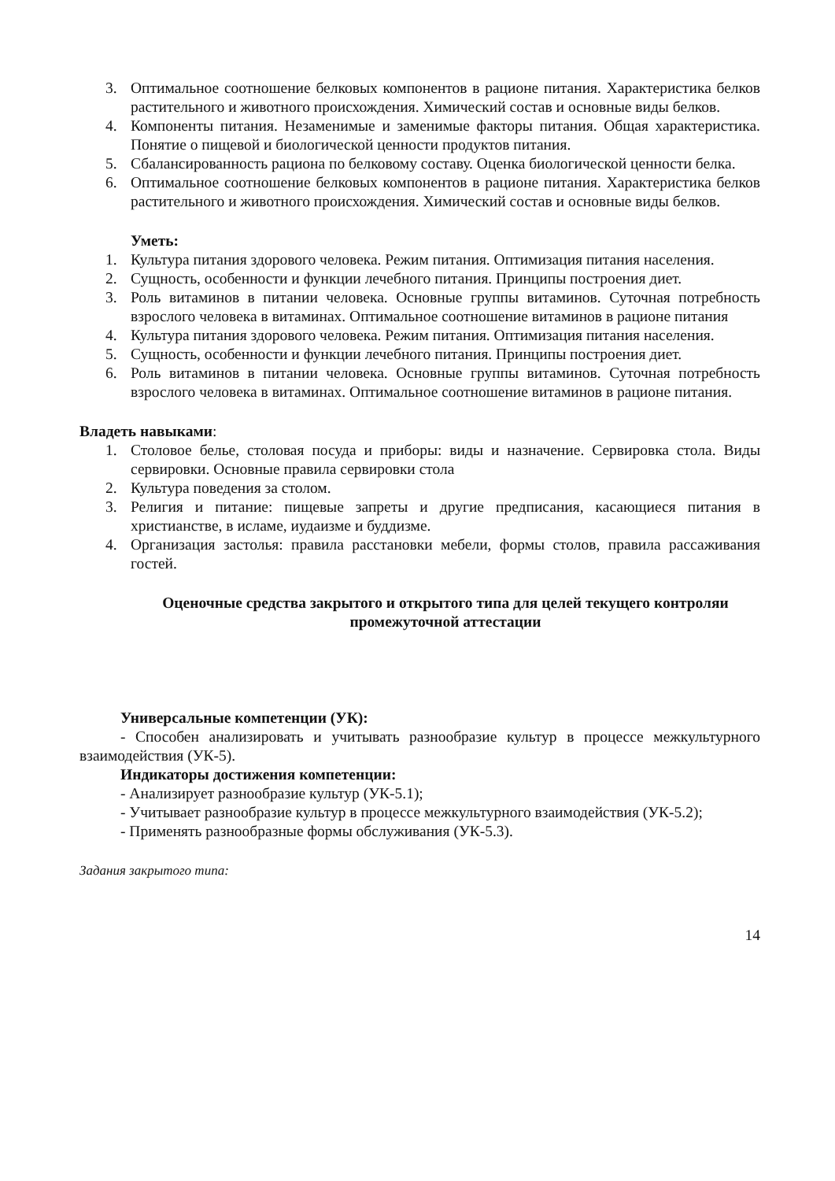3. Оптимальное соотношение белковых компонентов в рационе питания. Характеристика белков растительного и животного происхождения. Химический состав и основные виды белков.
4. Компоненты питания. Незаменимые и заменимые факторы питания. Общая характеристика. Понятие о пищевой и биологической ценности продуктов питания.
5. Сбалансированность рациона по белковому составу. Оценка биологической ценности белка.
6. Оптимальное соотношение белковых компонентов в рационе питания. Характеристика белков растительного и животного происхождения. Химический состав и основные виды белков.
Уметь:
1. Культура питания здорового человека. Режим питания. Оптимизация питания населения.
2. Сущность, особенности и функции лечебного питания. Принципы построения диет.
3. Роль витаминов в питании человека. Основные группы витаминов. Суточная потребность взрослого человека в витаминах. Оптимальное соотношение витаминов в рационе питания
4. Культура питания здорового человека. Режим питания. Оптимизация питания населения.
5. Сущность, особенности и функции лечебного питания. Принципы построения диет.
6. Роль витаминов в питании человека. Основные группы витаминов. Суточная потребность взрослого человека в витаминах. Оптимальное соотношение витаминов в рационе питания.
Владеть навыками:
1. Столовое белье, столовая посуда и приборы: виды и назначение. Сервировка стола. Виды сервировки. Основные правила сервировки стола
2. Культура поведения за столом.
3. Религия и питание: пищевые запреты и другие предписания, касающиеся питания в христианстве, в исламе, иудаизме и буддизме.
4. Организация застолья: правила расстановки мебели, формы столов, правила рассаживания гостей.
Оценочные средства закрытого и открытого типа для целей текущего контроляи промежуточной аттестации
Универсальные компетенции (УК):
- Способен анализировать и учитывать разнообразие культур в процессе межкультурного взаимодействия (УК-5).
Индикаторы достижения компетенции:
- Анализирует разнообразие культур (УК-5.1);
- Учитывает разнообразие культур в процессе межкультурного взаимодействия (УК-5.2);
- Применять разнообразные формы обслуживания (УК-5.3).
Задания закрытого типа:
14